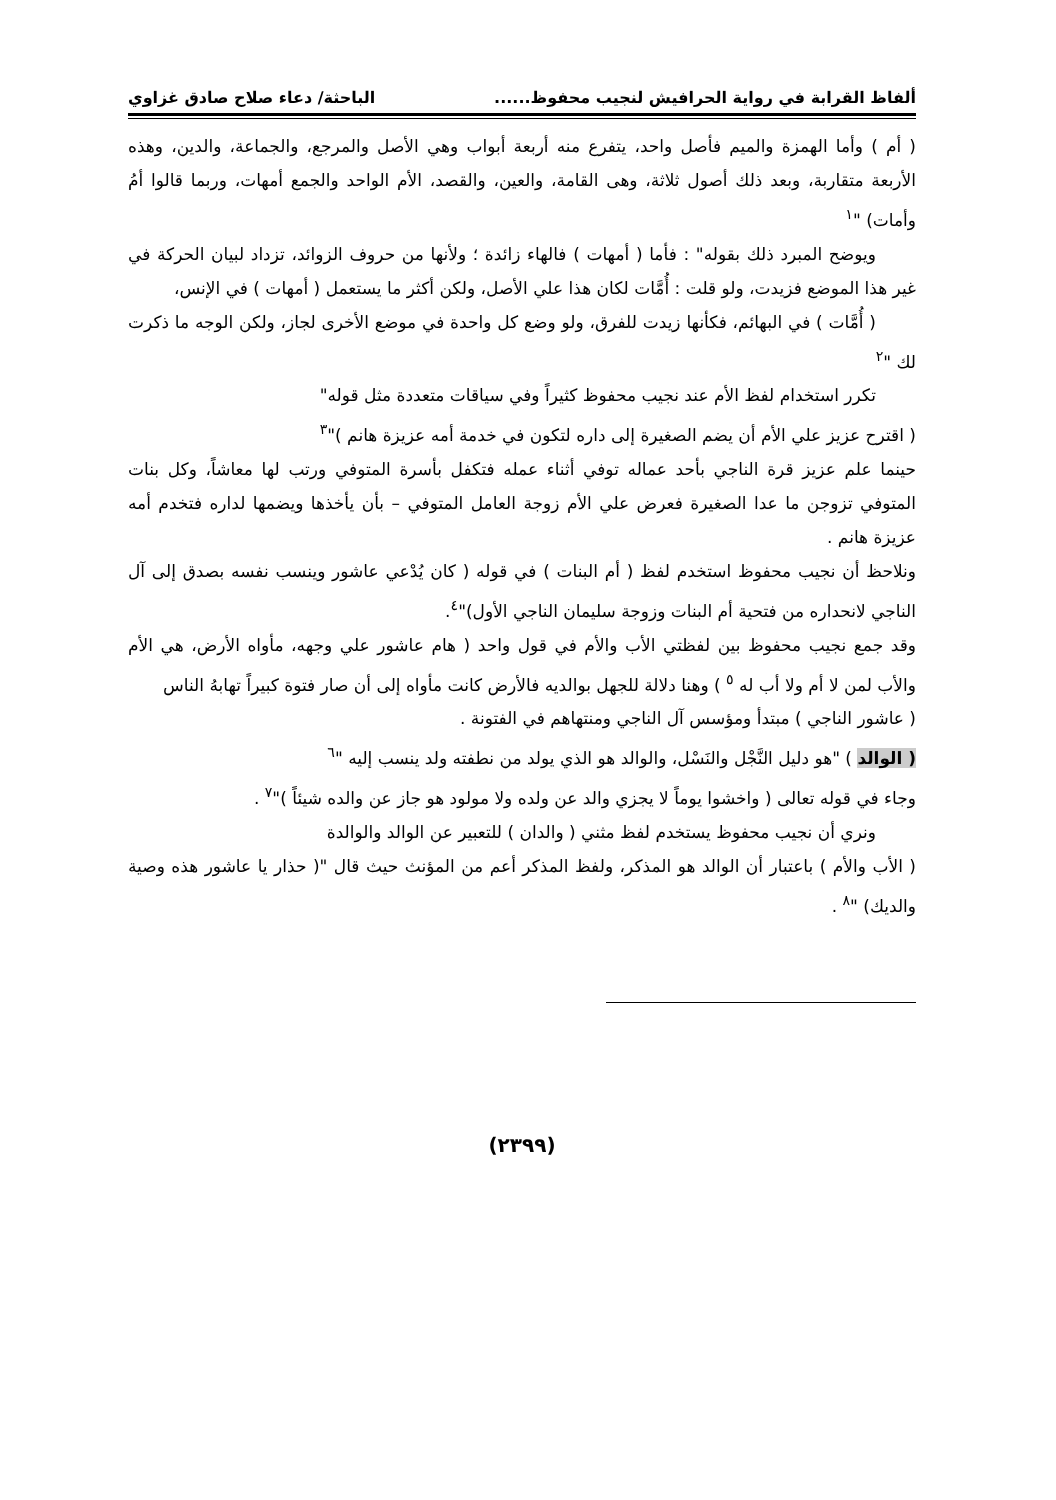ألفاظ القرابة في رواية الحرافيش لنجيب محفوظ...... الباحثة/ دعاء صلاح صادق غزاوي
( أم ) وأما الهمزة والميم فأصل واحد، يتفرع منه أربعة أبواب وهي الأصل والمرجع، والجماعة، والدين، وهذه الأربعة متقاربة، وبعد ذلك أصول ثلاثة، وهى القامة، والعين، والقصد، الأم الواحد والجمع أمهات، وربما قالوا أمُ وأمات) "<sup>١</sup>
ويوضح المبرد ذلك بقوله" : فأما ( أمهات ) فالهاء زائدة ؛ ولأنها من حروف الزوائد، تزداد لبيان الحركة في غير هذا الموضع فزيدت، ولو قلت : أُمَّات لكان هذا علي الأصل، ولكن أكثر ما يستعمل ( أمهات ) في الإنس،
( أُمَّات ) في البهائم، فكأنها زيدت للفرق، ولو وضع كل واحدة في موضع الأخرى لجاز، ولكن الوجه ما ذكرت لك "<sup>٢</sup>
تكرر استخدام لفظ الأم عند نجيب محفوظ كثيراً وفي سياقات متعددة مثل قوله"
( اقترح عزيز علي الأم أن يضم الصغيرة إلى داره لتكون في خدمة أمه عزيزة هانم )"<sup>٣</sup>
حينما علم عزيز قرة الناجي بأحد عماله توفي أثناء عمله فتكفل بأسرة المتوفي ورتب لها معاشاً، وكل بنات المتوفي تزوجن ما عدا الصغيرة فعرض علي الأم زوجة العامل المتوفي – بأن يأخذها ويضمها لداره فتخدم أمه عزيزة هانم .
ونلاحظ أن نجيب محفوظ استخدم لفظ ( أم البنات ) في قوله ( كان يُدْعي عاشور وينسب نفسه بصدق إلى آل الناجي لانحداره من فتحية أم البنات وزوجة سليمان الناجي الأول)"<sup>٤</sup>.
وقد جمع نجيب محفوظ بين لفظتي الأب والأم في قول واحد ( هام عاشور علي وجهه، مأواه الأرض، هي الأم والأب لمن لا أم ولا أب له <sup>٥</sup> ) وهنا دلالة للجهل بوالديه فالأرض كانت مأواه إلى أن صار فتوة كبيراً تهابهُ الناس
( عاشور الناجي ) مبتدأ ومؤسس آل الناجي ومنتهاهم في الفتونة .
( الوالد ) "هو دليل النَّجْل والنَسْل، والوالد هو الذي يولد من نطفته ولد ينسب إليه "<sup>٦</sup>
وجاء في قوله تعالى ( واخشوا يوماً لا يجزي والد عن ولده ولا مولود هو جاز عن والده شيئاً )"<sup>٧</sup> .
ونري أن نجيب محفوظ يستخدم لفظ مثني ( والدان ) للتعبير عن الوالد والوالدة
( الأب والأم ) باعتبار أن الوالد هو المذكر، ولفظ المذكر أعم من المؤنث حيث قال "( حذار يا عاشور هذه وصية والديك) "<sup>٨</sup> .
(٢٣٩٩)